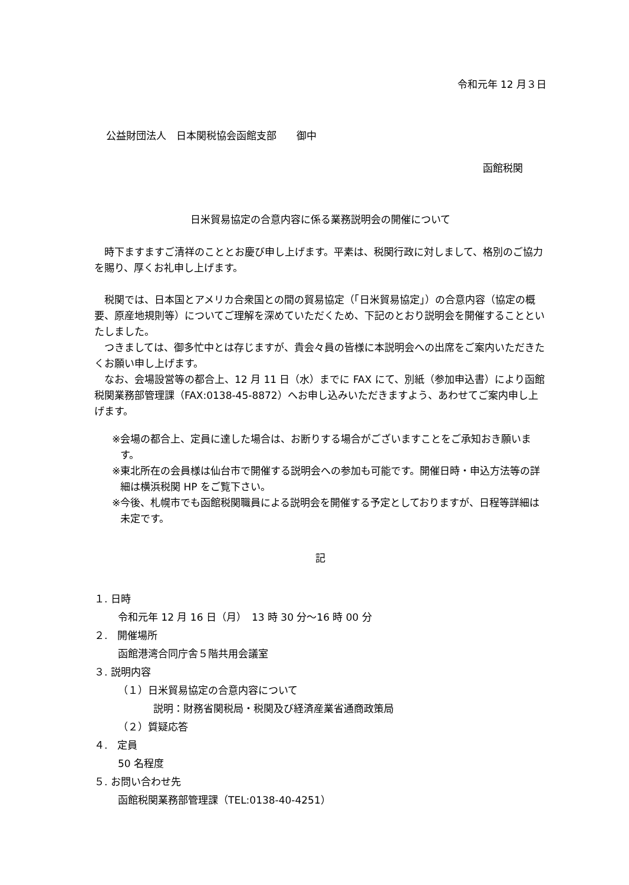令和元年 12 月３日
公益財団法人　日本関税協会函館支部　　御中
函館税関
日米貿易協定の合意内容に係る業務説明会の開催について
　時下ますますご清祥のこととお慶び申し上げます。平素は、税関行政に対しまして、格別のご協力を賜り、厚くお礼申し上げます。
　税関では、日本国とアメリカ合衆国との間の貿易協定（「日米貿易協定」）の合意内容（協定の概要、原産地規則等）についてご理解を深めていただくため、下記のとおり説明会を開催することといたしました。
　つきましては、御多忙中とは存じますが、貴会々員の皆様に本説明会への出席をご案内いただきたくお願い申し上げます。
　なお、会場設営等の都合上、12 月 11 日（水）までに FAX にて、別紙（参加申込書）により函館税関業務部管理課（FAX:0138-45-8872）へお申し込みいただきますよう、あわせてご案内申し上げます。
※会場の都合上、定員に達した場合は、お断りする場合がございますことをご承知おき願います。
※東北所在の会員様は仙台市で開催する説明会への参加も可能です。開催日時・申込方法等の詳細は横浜税関 HP をご覧下さい。
※今後、札幌市でも函館税関職員による説明会を開催する予定としておりますが、日程等詳細は未定です。
記
１. 日時
令和元年 12 月 16 日（月）　13 時 30 分～16 時 00 分
２.　開催場所
函館港湾合同庁舎５階共用会議室
３. 説明内容
（１）日米貿易協定の合意内容について
説明：財務省関税局・税関及び経済産業省通商政策局
（２）質疑応答
４.　定員
50 名程度
５. お問い合わせ先
函館税関業務部管理課（TEL:0138-40-4251）